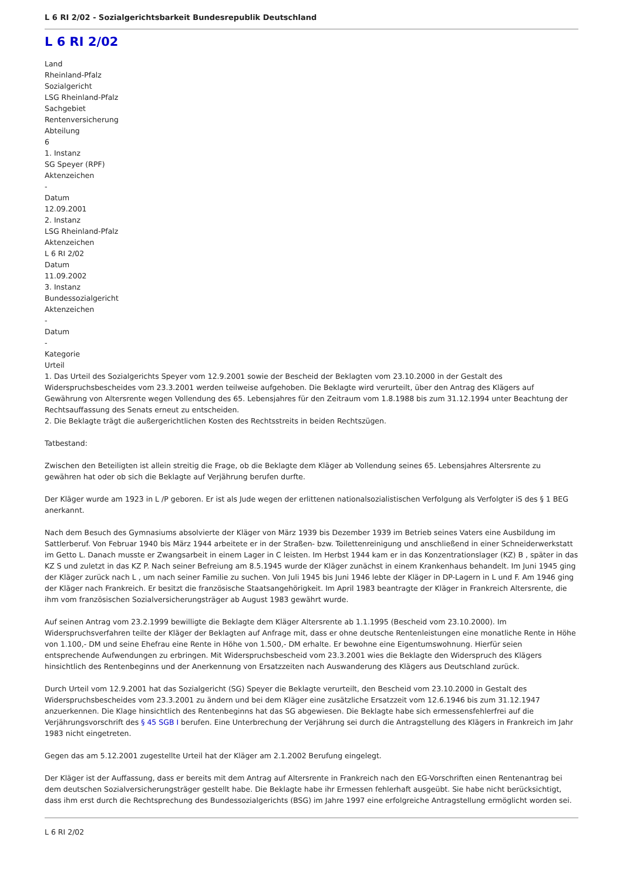L 6 RI 2/02 - Sozialgerichtsbarkeit Bundesrepublik Deutschland
L 6 RI 2/02
Land
Rheinland-Pfalz
Sozialgericht
LSG Rheinland-Pfalz
Sachgebiet
Rentenversicherung
Abteilung
6
1. Instanz
SG Speyer (RPF)
Aktenzeichen
-
Datum
12.09.2001
2. Instanz
LSG Rheinland-Pfalz
Aktenzeichen
L 6 RI 2/02
Datum
11.09.2002
3. Instanz
Bundessozialgericht
Aktenzeichen
-
Datum
-
Kategorie
Urteil
1. Das Urteil des Sozialgerichts Speyer vom 12.9.2001 sowie der Bescheid der Beklagten vom 23.10.2000 in der Gestalt des Widerspruchsbescheides vom 23.3.2001 werden teilweise aufgehoben. Die Beklagte wird verurteilt, über den Antrag des Klägers auf Gewährung von Altersrente wegen Vollendung des 65. Lebensjahres für den Zeitraum vom 1.8.1988 bis zum 31.12.1994 unter Beachtung der Rechtsauffassung des Senats erneut zu entscheiden.
2. Die Beklagte trägt die außergerichtlichen Kosten des Rechtsstreits in beiden Rechtszügen.
Tatbestand:
Zwischen den Beteiligten ist allein streitig die Frage, ob die Beklagte dem Kläger ab Vollendung seines 65. Lebensjahres Altersrente zu gewähren hat oder ob sich die Beklagte auf Verjährung berufen durfte.
Der Kläger wurde am 1923 in L /P geboren. Er ist als Jude wegen der erlittenen nationalsozialistischen Verfolgung als Verfolgter iS des § 1 BEG anerkannt.
Nach dem Besuch des Gymnasiums absolvierte der Kläger von März 1939 bis Dezember 1939 im Betrieb seines Vaters eine Ausbildung im Sattlerberuf. Von Februar 1940 bis März 1944 arbeitete er in der Straßen- bzw. Toilettenreinigung und anschließend in einer Schneiderwerkstatt im Getto L. Danach musste er Zwangsarbeit in einem Lager in C leisten. Im Herbst 1944 kam er in das Konzentrationslager (KZ) B , später in das KZ S und zuletzt in das KZ P. Nach seiner Befreiung am 8.5.1945 wurde der Kläger zunächst in einem Krankenhaus behandelt. Im Juni 1945 ging der Kläger zurück nach L , um nach seiner Familie zu suchen. Von Juli 1945 bis Juni 1946 lebte der Kläger in DP-Lagern in L und F. Am 1946 ging der Kläger nach Frankreich. Er besitzt die französische Staatsangehörigkeit. Im April 1983 beantragte der Kläger in Frankreich Altersrente, die ihm vom französischen Sozialversicherungsträger ab August 1983 gewährt wurde.
Auf seinen Antrag vom 23.2.1999 bewilligte die Beklagte dem Kläger Altersrente ab 1.1.1995 (Bescheid vom 23.10.2000). Im Widerspruchsverfahren teilte der Kläger der Beklagten auf Anfrage mit, dass er ohne deutsche Rentenleistungen eine monatliche Rente in Höhe von 1.100,- DM und seine Ehefrau eine Rente in Höhe von 1.500,- DM erhalte. Er bewohne eine Eigentumswohnung. Hierfür seien entsprechende Aufwendungen zu erbringen. Mit Widerspruchsbescheid vom 23.3.2001 wies die Beklagte den Widerspruch des Klägers hinsichtlich des Rentenbeginns und der Anerkennung von Ersatzzeiten nach Auswanderung des Klägers aus Deutschland zurück.
Durch Urteil vom 12.9.2001 hat das Sozialgericht (SG) Speyer die Beklagte verurteilt, den Bescheid vom 23.10.2000 in Gestalt des Widerspruchsbescheides vom 23.3.2001 zu ändern und bei dem Kläger eine zusätzliche Ersatzzeit vom 12.6.1946 bis zum 31.12.1947 anzuerkennen. Die Klage hinsichtlich des Rentenbeginns hat das SG abgewiesen. Die Beklagte habe sich ermessensfehlerfrei auf die Verjährungsvorschrift des § 45 SGB I berufen. Eine Unterbrechung der Verjährung sei durch die Antragstellung des Klägers in Frankreich im Jahr 1983 nicht eingetreten.
Gegen das am 5.12.2001 zugestellte Urteil hat der Kläger am 2.1.2002 Berufung eingelegt.
Der Kläger ist der Auffassung, dass er bereits mit dem Antrag auf Altersrente in Frankreich nach den EG-Vorschriften einen Rentenantrag bei dem deutschen Sozialversicherungsträger gestellt habe. Die Beklagte habe ihr Ermessen fehlerhaft ausgeübt. Sie habe nicht berücksichtigt, dass ihm erst durch die Rechtsprechung des Bundessozialgerichts (BSG) im Jahre 1997 eine erfolgreiche Antragstellung ermöglicht worden sei.
L 6 RI 2/02